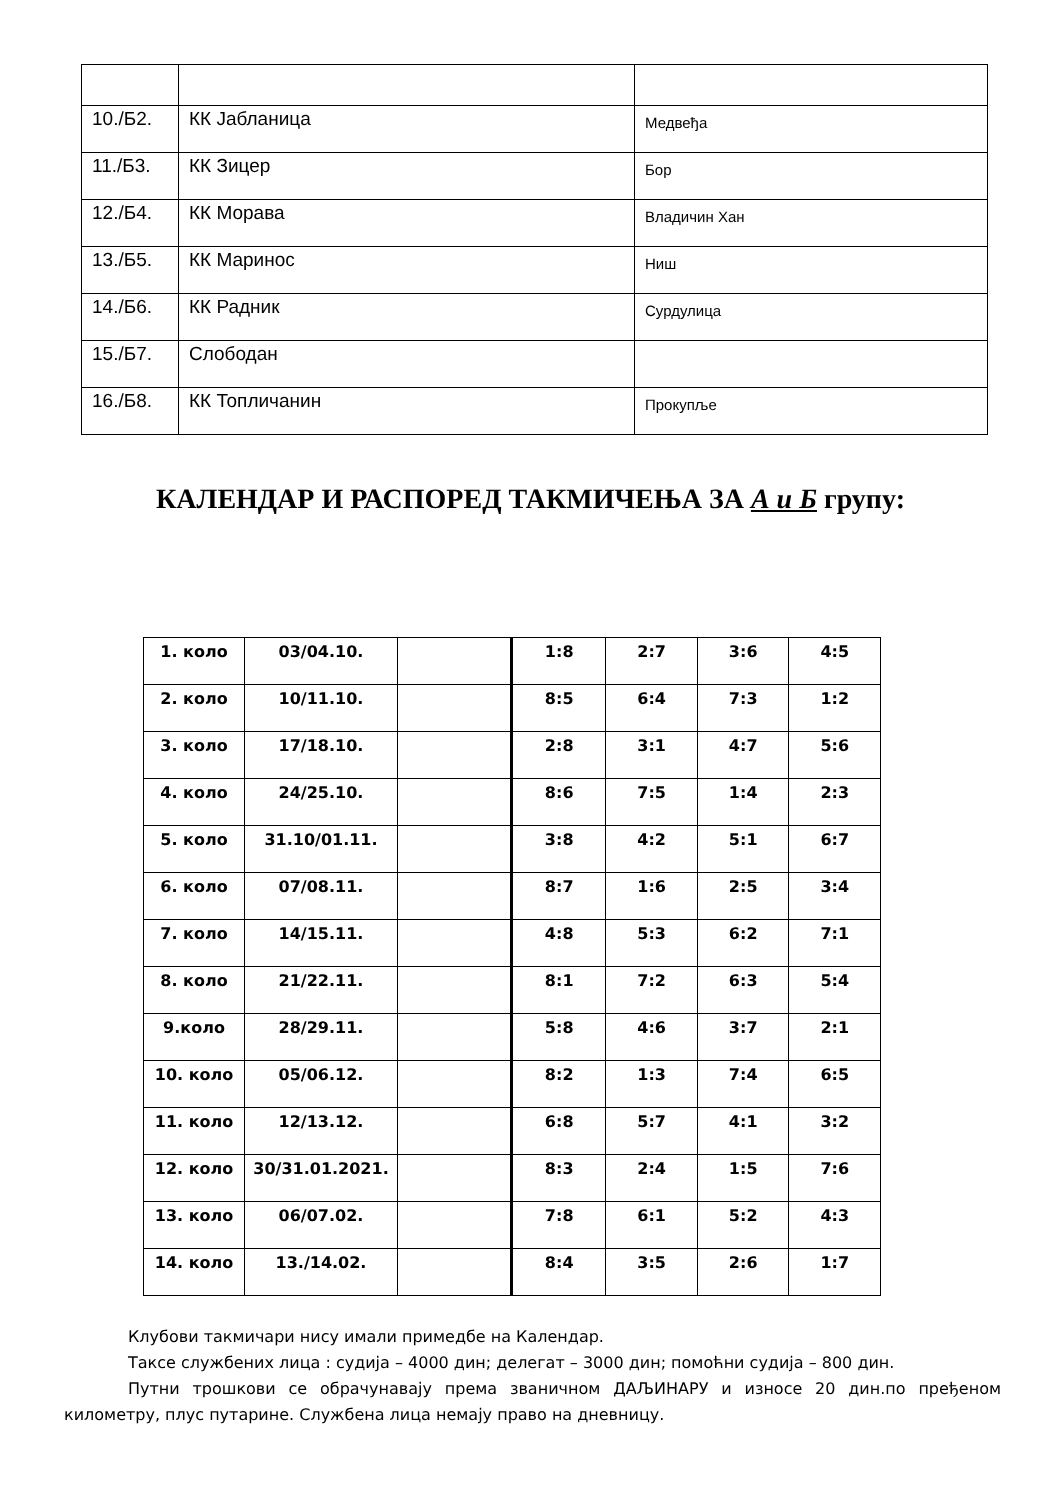| 10./Б2. | КК Јабланица | Медвеђа |
| 11./Б3. | КК Зицер | Бор |
| 12./Б4. | КК Морава | Владичин Хан |
| 13./Б5. | КК Маринос | Ниш |
| 14./Б6. | КК Радник | Сурдулица |
| 15./Б7. | Слободан | |
| 16./Б8. | КК Топличанин | Прокупље |
КАЛЕНДАР И РАСПОРЕД ТАКМИЧЕЊА ЗА А и Б групу:
| 1. коло | 03/04.10. | | 1:8 | 2:7 | 3:6 | 4:5 |
| 2. коло | 10/11.10. | | 8:5 | 6:4 | 7:3 | 1:2 |
| 3. коло | 17/18.10. | | 2:8 | 3:1 | 4:7 | 5:6 |
| 4. коло | 24/25.10. | | 8:6 | 7:5 | 1:4 | 2:3 |
| 5. коло | 31.10/01.11. | | 3:8 | 4:2 | 5:1 | 6:7 |
| 6. коло | 07/08.11. | | 8:7 | 1:6 | 2:5 | 3:4 |
| 7. коло | 14/15.11. | | 4:8 | 5:3 | 6:2 | 7:1 |
| 8. коло | 21/22.11. | | 8:1 | 7:2 | 6:3 | 5:4 |
| 9.коло | 28/29.11. | | 5:8 | 4:6 | 3:7 | 2:1 |
| 10. коло | 05/06.12. | | 8:2 | 1:3 | 7:4 | 6:5 |
| 11. коло | 12/13.12. | | 6:8 | 5:7 | 4:1 | 3:2 |
| 12. коло | 30/31.01.2021. | | 8:3 | 2:4 | 1:5 | 7:6 |
| 13. коло | 06/07.02. | | 7:8 | 6:1 | 5:2 | 4:3 |
| 14. коло | 13./14.02. | | 8:4 | 3:5 | 2:6 | 1:7 |
Клубови такмичари нису имали примедбе на Календар.
Таксе службених лица : судија – 4000 дин; делегат – 3000 дин; помоћни судија – 800 дин.
Путни трошкови се обрачунавају према званичном ДАЉИНАРУ и износе 20 дин.по пређеном километру, плус путарине. Службена лица немају право на дневницу.